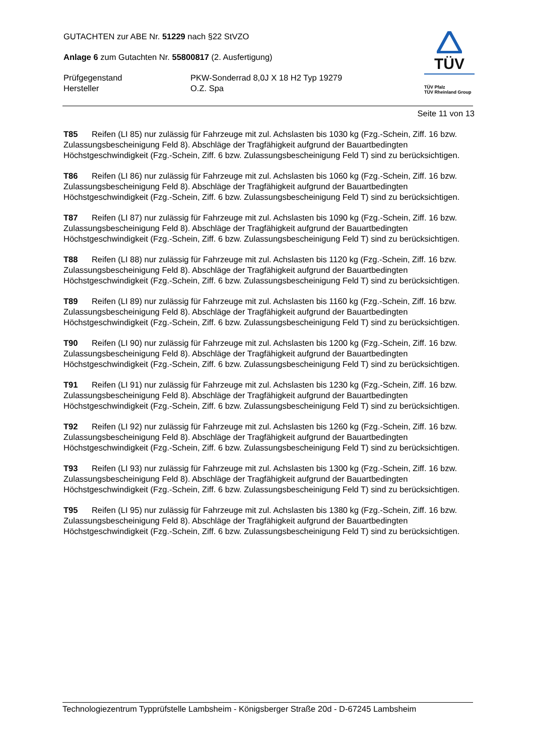GUTACHTEN zur ABE Nr. 51229 nach §22 StVZO
Anlage 6 zum Gutachten Nr. 55800817 (2. Ausfertigung)
Prüfgegenstand
Hersteller
PKW-Sonderrad 8,0J X 18 H2 Typ 19279
O.Z. Spa
TÜV
TÜV Pfalz
TÜV Rheinland Group
Seite 11 von 13
T85 Reifen (LI 85) nur zulässig für Fahrzeuge mit zul. Achslasten bis 1030 kg (Fzg.-Schein, Ziff. 16 bzw. Zulassungsbescheinigung Feld 8). Abschläge der Tragfähigkeit aufgrund der Bauartbedingten Höchstgeschwindigkeit (Fzg.-Schein, Ziff. 6 bzw. Zulassungsbescheinigung Feld T) sind zu berücksichtigen.
T86 Reifen (LI 86) nur zulässig für Fahrzeuge mit zul. Achslasten bis 1060 kg (Fzg.-Schein, Ziff. 16 bzw. Zulassungsbescheinigung Feld 8). Abschläge der Tragfähigkeit aufgrund der Bauartbedingten Höchstgeschwindigkeit (Fzg.-Schein, Ziff. 6 bzw. Zulassungsbescheinigung Feld T) sind zu berücksichtigen.
T87 Reifen (LI 87) nur zulässig für Fahrzeuge mit zul. Achslasten bis 1090 kg (Fzg.-Schein, Ziff. 16 bzw. Zulassungsbescheinigung Feld 8). Abschläge der Tragfähigkeit aufgrund der Bauartbedingten Höchstgeschwindigkeit (Fzg.-Schein, Ziff. 6 bzw. Zulassungsbescheinigung Feld T) sind zu berücksichtigen.
T88 Reifen (LI 88) nur zulässig für Fahrzeuge mit zul. Achslasten bis 1120 kg (Fzg.-Schein, Ziff. 16 bzw. Zulassungsbescheinigung Feld 8). Abschläge der Tragfähigkeit aufgrund der Bauartbedingten Höchstgeschwindigkeit (Fzg.-Schein, Ziff. 6 bzw. Zulassungsbescheinigung Feld T) sind zu berücksichtigen.
T89 Reifen (LI 89) nur zulässig für Fahrzeuge mit zul. Achslasten bis 1160 kg (Fzg.-Schein, Ziff. 16 bzw. Zulassungsbescheinigung Feld 8). Abschläge der Tragfähigkeit aufgrund der Bauartbedingten Höchstgeschwindigkeit (Fzg.-Schein, Ziff. 6 bzw. Zulassungsbescheinigung Feld T) sind zu berücksichtigen.
T90 Reifen (LI 90) nur zulässig für Fahrzeuge mit zul. Achslasten bis 1200 kg (Fzg.-Schein, Ziff. 16 bzw. Zulassungsbescheinigung Feld 8). Abschläge der Tragfähigkeit aufgrund der Bauartbedingten Höchstgeschwindigkeit (Fzg.-Schein, Ziff. 6 bzw. Zulassungsbescheinigung Feld T) sind zu berücksichtigen.
T91 Reifen (LI 91) nur zulässig für Fahrzeuge mit zul. Achslasten bis 1230 kg (Fzg.-Schein, Ziff. 16 bzw. Zulassungsbescheinigung Feld 8). Abschläge der Tragfähigkeit aufgrund der Bauartbedingten Höchstgeschwindigkeit (Fzg.-Schein, Ziff. 6 bzw. Zulassungsbescheinigung Feld T) sind zu berücksichtigen.
T92 Reifen (LI 92) nur zulässig für Fahrzeuge mit zul. Achslasten bis 1260 kg (Fzg.-Schein, Ziff. 16 bzw. Zulassungsbescheinigung Feld 8). Abschläge der Tragfähigkeit aufgrund der Bauartbedingten Höchstgeschwindigkeit (Fzg.-Schein, Ziff. 6 bzw. Zulassungsbescheinigung Feld T) sind zu berücksichtigen.
T93 Reifen (LI 93) nur zulässig für Fahrzeuge mit zul. Achslasten bis 1300 kg (Fzg.-Schein, Ziff. 16 bzw. Zulassungsbescheinigung Feld 8). Abschläge der Tragfähigkeit aufgrund der Bauartbedingten Höchstgeschwindigkeit (Fzg.-Schein, Ziff. 6 bzw. Zulassungsbescheinigung Feld T) sind zu berücksichtigen.
T95 Reifen (LI 95) nur zulässig für Fahrzeuge mit zul. Achslasten bis 1380 kg (Fzg.-Schein, Ziff. 16 bzw. Zulassungsbescheinigung Feld 8). Abschläge der Tragfähigkeit aufgrund der Bauartbedingten Höchstgeschwindigkeit (Fzg.-Schein, Ziff. 6 bzw. Zulassungsbescheinigung Feld T) sind zu berücksichtigen.
Technologiezentrum Typprüfstelle Lambsheim - Königsberger Straße 20d - D-67245 Lambsheim